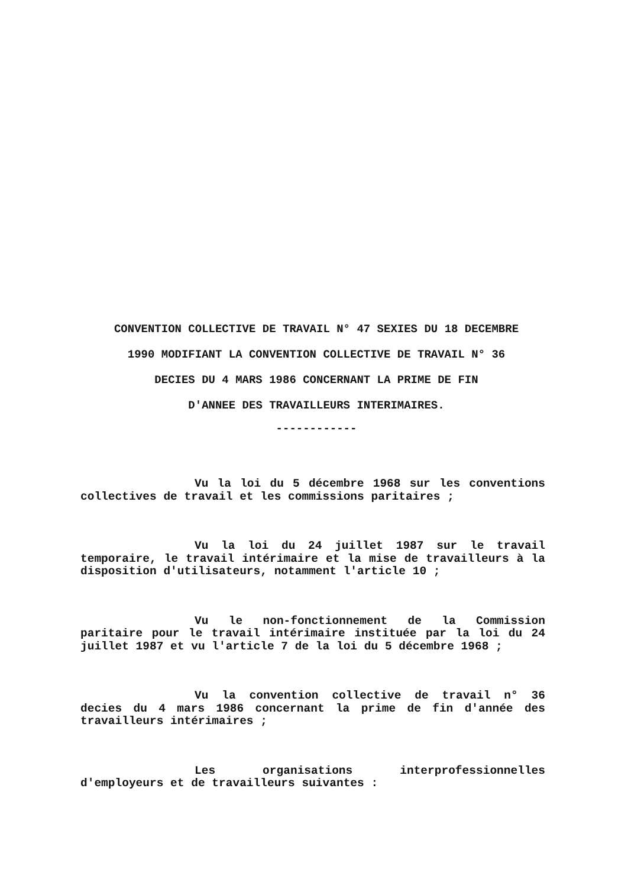CONVENTION COLLECTIVE DE TRAVAIL N° 47 SEXIES DU 18 DECEMBRE
1990 MODIFIANT LA CONVENTION COLLECTIVE DE TRAVAIL N° 36
DECIES DU 4 MARS 1986 CONCERNANT LA PRIME DE FIN
D'ANNEE DES TRAVAILLEURS INTERIMAIRES.
------------
Vu la loi du 5 décembre 1968 sur les conventions collectives de travail et les commissions paritaires ;
Vu la loi du 24 juillet 1987 sur le travail temporaire, le travail intérimaire et la mise de travailleurs à la disposition d'utilisateurs, notamment l'article 10 ;
Vu le non-fonctionnement de la Commission paritaire pour le travail intérimaire instituée par la loi du 24 juillet 1987 et vu l'article 7 de la loi du 5 décembre 1968 ;
Vu la convention collective de travail n° 36 decies du 4 mars 1986 concernant la prime de fin d'année des travailleurs intérimaires ;
Les organisations interprofessionnelles d'employeurs et de travailleurs suivantes :